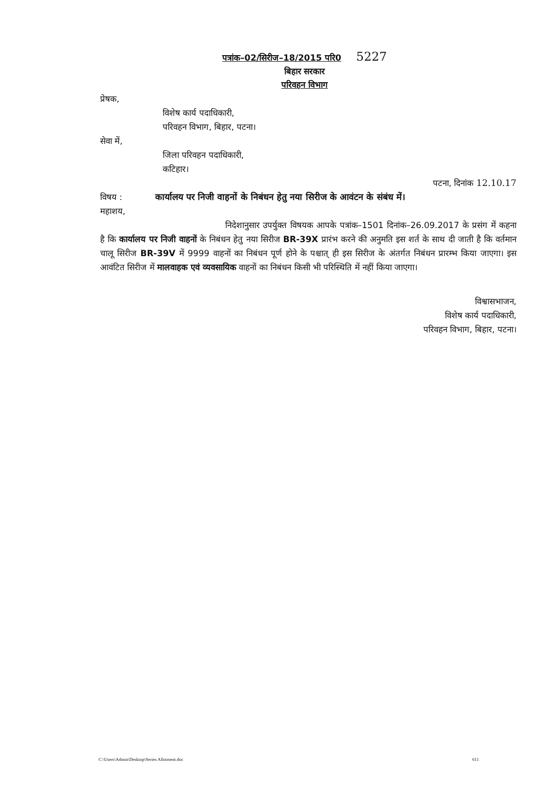पत्रांक–02/सिरीज–18/2015 परि0 5227
बिहार सरकार
परिवहन विभाग
प्रेषक,
विशेष कार्य पदाधिकारी,
परिवहन विभाग, बिहार, पटना।
सेवा में,
जिला परिवहन पदाधिकारी,
कटिहार।
पटना, दिनांक 12.10.17
विषय : कार्यालय पर निजी वाहनों के निबंधन हेतु नया सिरीज के आवंटन के संबंध में।
महाशय,
निदेशानुसार उपर्युक्त विषयक आपके पत्रांक–1501 दिनांक–26.09.2017 के प्रसंग में कहना है कि कार्यालय पर निजी वाहनों के निबंधन हेतु नया सिरीज BR-39X प्रारंभ करने की अनुमति इस शर्त के साथ दी जाती है कि वर्तमान चालू सिरीज BR-39V में 9999 वाहनों का निबंधन पूर्ण होने के पश्चात् ही इस सिरीज के अंतर्गत निबंधन प्रारम्भ किया जाएगा। इस आवंटित सिरीज में मालवाहक एवं व्यवसायिक वाहनों का निबंधन किसी भी परिस्थिति में नहीं किया जाएगा।
विश्वासभाजन,
विशेष कार्य पदाधिकारी,
परिवहन विभाग, बिहार, पटना।
C:\Users\Admin\Desktop\Series Allotment.doc 611